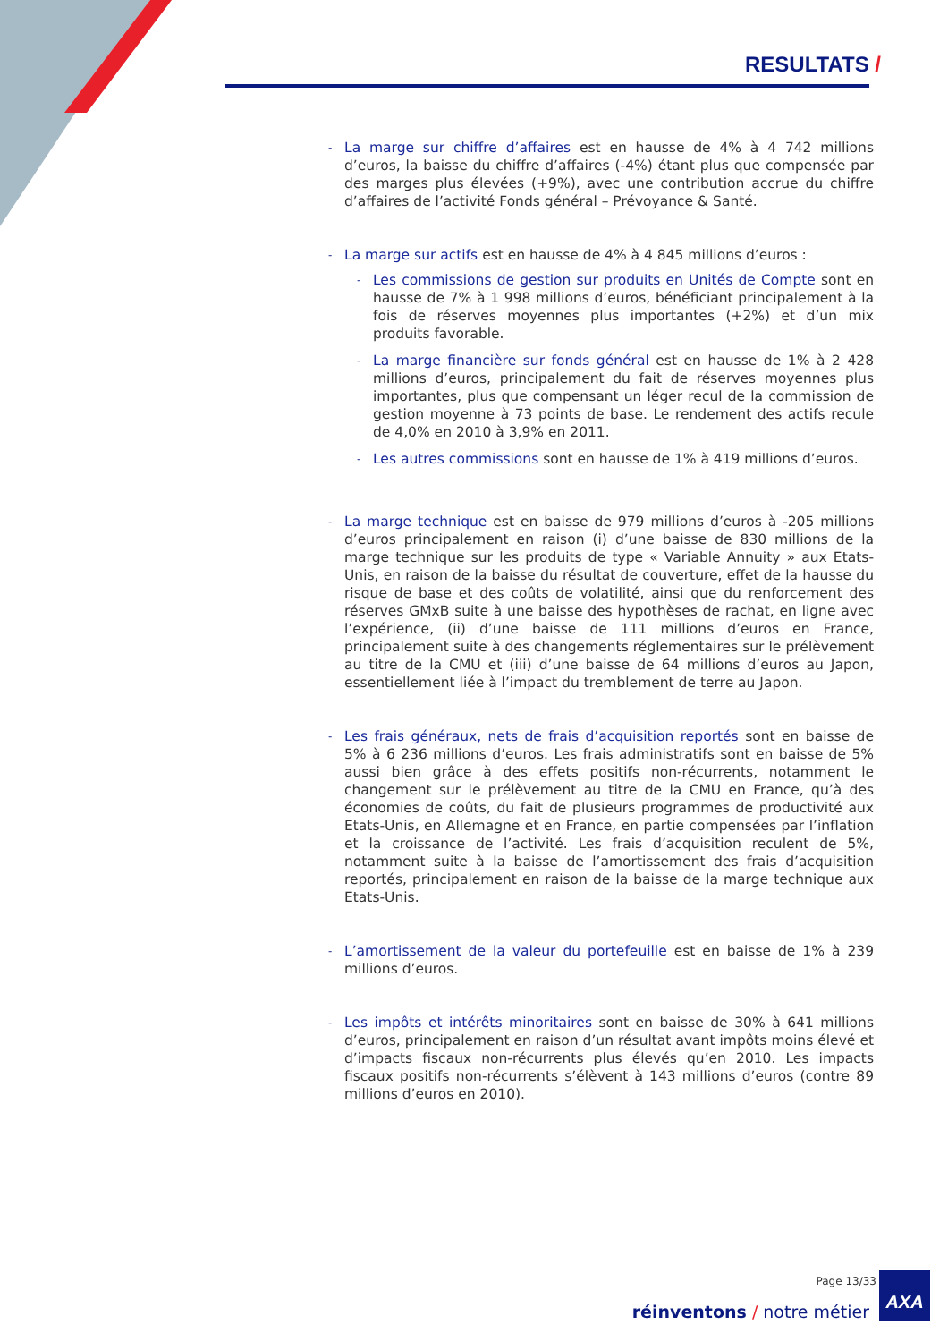RESULTATS /
-
La marge sur chiffre d’affaires est en hausse de 4% à 4 742 millions d’euros, la baisse du chiffre d’affaires (-4%) étant plus que compensée par des marges plus élevées (+9%), avec une contribution accrue du chiffre d’affaires de l’activité Fonds général – Prévoyance & Santé.
-
La marge sur actifs est en hausse de 4% à 4 845 millions d’euros :
-
Les commissions de gestion sur produits en Unités de Compte sont en hausse de 7% à 1 998 millions d’euros, bénéficiant principalement à la fois de réserves moyennes plus importantes (+2%) et d’un mix produits favorable.
-
La marge financière sur fonds général est en hausse de 1% à 2 428 millions d’euros, principalement du fait de réserves moyennes plus importantes, plus que compensant un léger recul de la commission de gestion moyenne à 73 points de base. Le rendement des actifs recule de 4,0% en 2010 à 3,9% en 2011.
-
Les autres commissions sont en hausse de 1% à 419 millions d’euros.
-
La marge technique est en baisse de 979 millions d’euros à -205 millions d’euros principalement en raison (i) d’une baisse de 830 millions de la marge technique sur les produits de type « Variable Annuity » aux Etats-Unis, en raison de la baisse du résultat de couverture, effet de la hausse du risque de base et des coûts de volatilité, ainsi que du renforcement des réserves GMxB suite à une baisse des hypothèses de rachat, en ligne avec l’expérience, (ii) d’une baisse de 111 millions d’euros en France, principalement suite à des changements réglementaires sur le prélèvement au titre de la CMU et (iii) d’une baisse de 64 millions d’euros au Japon, essentiellement liée à l’impact du tremblement de terre au Japon.
-
Les frais généraux, nets de frais d’acquisition reportés sont en baisse de 5% à 6 236 millions d’euros. Les frais administratifs sont en baisse de 5% aussi bien grâce à des effets positifs non-récurrents, notamment le changement sur le prélèvement au titre de la CMU en France, qu’à des économies de coûts, du fait de plusieurs programmes de productivité aux Etats-Unis, en Allemagne et en France, en partie compensées par l’inflation et la croissance de l’activité. Les frais d’acquisition reculent de 5%, notamment suite à la baisse de l’amortissement des frais d’acquisition reportés, principalement en raison de la baisse de la marge technique aux Etats-Unis.
-
L’amortissement de la valeur du portefeuille est en baisse de 1% à 239 millions d’euros.
-
Les impôts et intérêts minoritaires sont en baisse de 30% à 641 millions d’euros, principalement en raison d’un résultat avant impôts moins élevé et d’impacts fiscaux non-récurrents plus élevés qu’en 2010. Les impacts fiscaux positifs non-récurrents s’élèvent à 143 millions d’euros (contre 89 millions d’euros en 2010).
Page 13/33
réinventons / notre métier
AXA